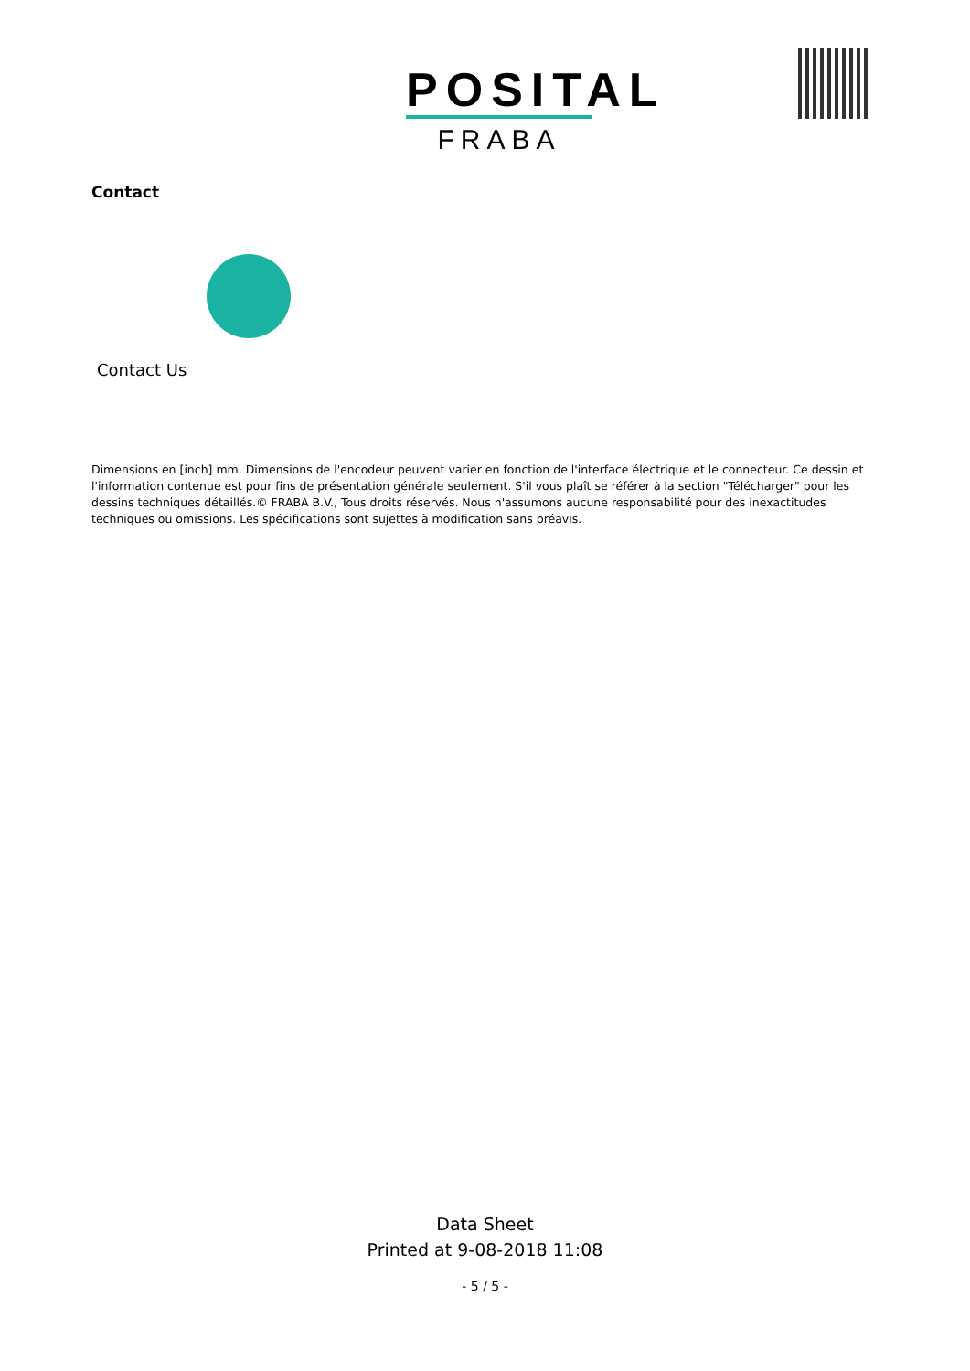POSITAL
FRABA
Contact
Contact Us
Dimensions en [inch] mm. Dimensions de l'encodeur peuvent varier en fonction de l'interface électrique et le connecteur. Ce dessin et l'information contenue est pour fins de présentation générale seulement. S'il vous plaît se référer à la section "Télécharger" pour les dessins techniques détaillés.© FRABA B.V., Tous droits réservés. Nous n'assumons aucune responsabilité pour des inexactitudes techniques ou omissions. Les spécifications sont sujettes à modification sans préavis.
Data Sheet
Printed at 9-08-2018 11:08
- 5 / 5 -